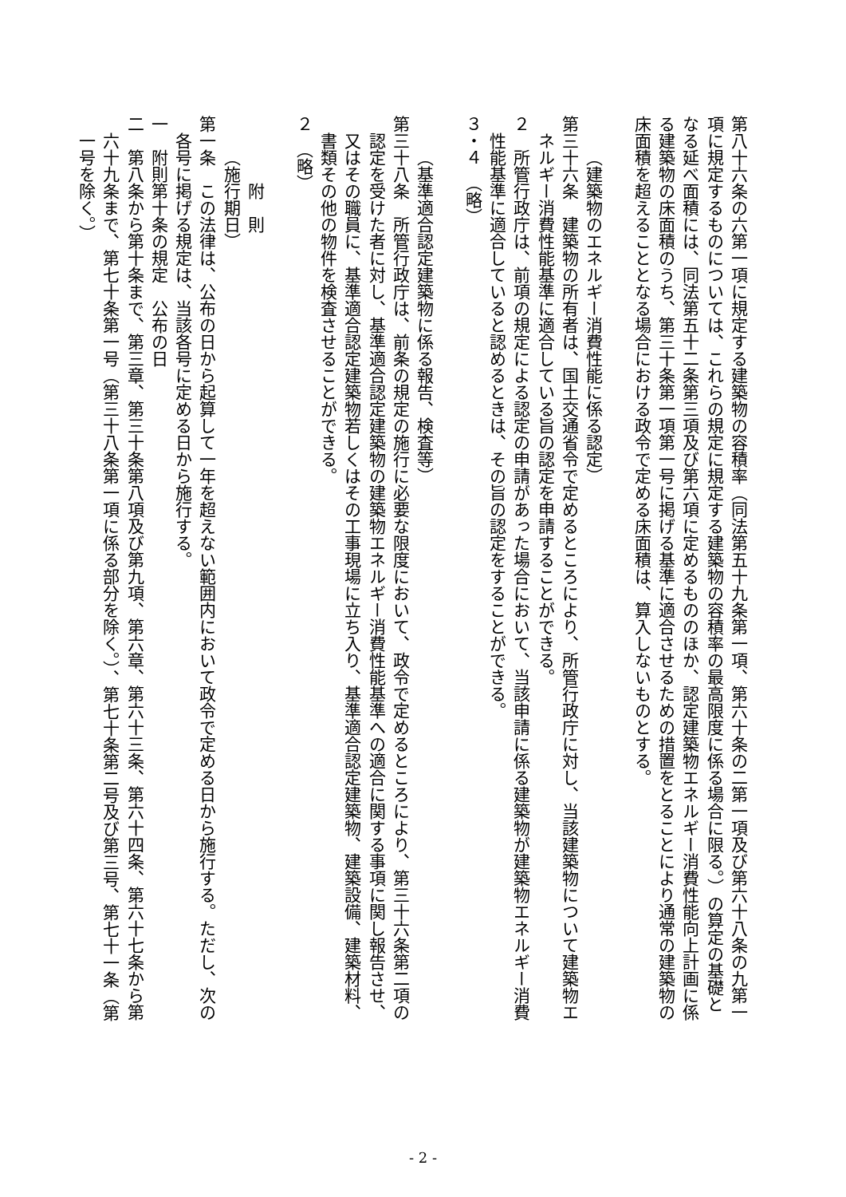第八十六条の六第一項に規定する建築物の容積率（同法第五十九条第一項、第六十条の二第一項及び第六十八条の九第一項に規定するものについては、これらの規定に規定する建築物の容積率の最高限度に係る場合に限る。）の算定の基礎となる延べ面積には、同法第五十二条第三項及び第六項に定めるもののほか、認定建築物エネルギー消費性能向上計画に係る建築物の床面積のうち、第三十条第一項第一号に掲げる基準に適合させるための措置をとることにより通常の建築物の床面積を超えることとなる場合における政令で定める床面積は、算入しないものとする。
（建築物のエネルギー消費性能に係る認定）
第三十六条　建築物の所有者は、国土交通省令で定めるところにより、所管行政庁に対し、当該建築物について建築物エネルギー消費性能基準に適合している旨の認定を申請することができる。
２　所管行政庁は、前項の規定による認定の申請があった場合において、当該申請に係る建築物が建築物エネルギー消費性能基準に適合していると認めるときは、その旨の認定をすることができる。
３・４　（略）
（基準適合認定建築物に係る報告、検査等）
第三十八条　所管行政庁は、前条の規定の施行に必要な限度において、政令で定めるところにより、第三十六条第二項の認定を受けた者に対し、基準適合認定建築物の建築物エネルギー消費性能基準への適合に関する事項に関し報告させ、又はその職員に、基準適合認定建築物若しくはその工事現場に立ち入り、基準適合認定建築物、建築設備、建築材料、書類その他の物件を検査させることができる。
２　（略）
附　則
（施行期日）
第一条　この法律は、公布の日から起算して一年を超えない範囲内において政令で定める日から施行する。ただし、次の各号に掲げる規定は、当該各号に定める日から施行する。
一　附則第十条の規定　公布の日
二　第八条から第十条まで、第三章、第三十条第八項及び第九項、第六章、第六十三条、第六十四条、第六十七条から第六十九条まで、第七十条第一号（第三十八条第一項に係る部分を除く。）、第七十条第二号及び第三号、第七十一条（第一号を除く。）
- 2 -